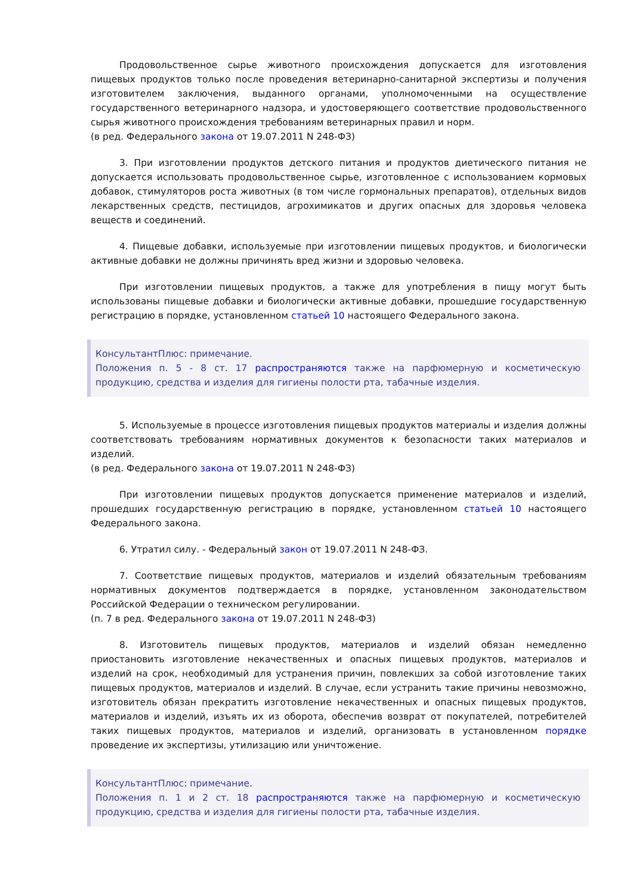Продовольственное сырье животного происхождения допускается для изготовления пищевых продуктов только после проведения ветеринарно-санитарной экспертизы и получения изготовителем заключения, выданного органами, уполномоченными на осуществление государственного ветеринарного надзора, и удостоверяющего соответствие продовольственного сырья животного происхождения требованиям ветеринарных правил и норм.
(в ред. Федерального закона от 19.07.2011 N 248-ФЗ)
3. При изготовлении продуктов детского питания и продуктов диетического питания не допускается использовать продовольственное сырье, изготовленное с использованием кормовых добавок, стимуляторов роста животных (в том числе гормональных препаратов), отдельных видов лекарственных средств, пестицидов, агрохимикатов и других опасных для здоровья человека веществ и соединений.
4. Пищевые добавки, используемые при изготовлении пищевых продуктов, и биологически активные добавки не должны причинять вред жизни и здоровью человека.
При изготовлении пищевых продуктов, а также для употребления в пищу могут быть использованы пищевые добавки и биологически активные добавки, прошедшие государственную регистрацию в порядке, установленном статьей 10 настоящего Федерального закона.
КонсультантПлюс: примечание.
Положения п. 5 - 8 ст. 17 распространяются также на парфюмерную и косметическую продукцию, средства и изделия для гигиены полости рта, табачные изделия.
5. Используемые в процессе изготовления пищевых продуктов материалы и изделия должны соответствовать требованиям нормативных документов к безопасности таких материалов и изделий.
(в ред. Федерального закона от 19.07.2011 N 248-ФЗ)
При изготовлении пищевых продуктов допускается применение материалов и изделий, прошедших государственную регистрацию в порядке, установленном статьей 10 настоящего Федерального закона.
6. Утратил силу. - Федеральный закон от 19.07.2011 N 248-ФЗ.
7. Соответствие пищевых продуктов, материалов и изделий обязательным требованиям нормативных документов подтверждается в порядке, установленном законодательством Российской Федерации о техническом регулировании.
(п. 7 в ред. Федерального закона от 19.07.2011 N 248-ФЗ)
8. Изготовитель пищевых продуктов, материалов и изделий обязан немедленно приостановить изготовление некачественных и опасных пищевых продуктов, материалов и изделий на срок, необходимый для устранения причин, повлекших за собой изготовление таких пищевых продуктов, материалов и изделий. В случае, если устранить такие причины невозможно, изготовитель обязан прекратить изготовление некачественных и опасных пищевых продуктов, материалов и изделий, изъять их из оборота, обеспечив возврат от покупателей, потребителей таких пищевых продуктов, материалов и изделий, организовать в установленном порядке проведение их экспертизы, утилизацию или уничтожение.
КонсультантПлюс: примечание.
Положения п. 1 и 2 ст. 18 распространяются также на парфюмерную и косметическую продукцию, средства и изделия для гигиены полости рта, табачные изделия.